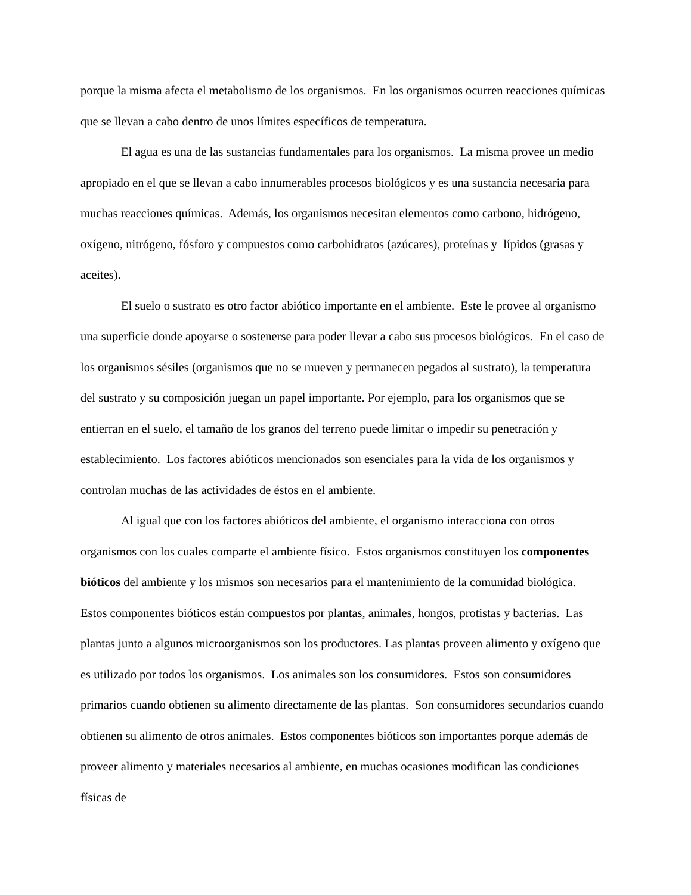porque la misma afecta el metabolismo de los organismos. En los organismos ocurren reacciones químicas que se llevan a cabo dentro de unos límites específicos de temperatura.
El agua es una de las sustancias fundamentales para los organismos. La misma provee un medio apropiado en el que se llevan a cabo innumerables procesos biológicos y es una sustancia necesaria para muchas reacciones químicas. Además, los organismos necesitan elementos como carbono, hidrógeno, oxígeno, nitrógeno, fósforo y compuestos como carbohidratos (azúcares), proteínas y lípidos (grasas y aceites).
El suelo o sustrato es otro factor abiótico importante en el ambiente. Este le provee al organismo una superficie donde apoyarse o sostenerse para poder llevar a cabo sus procesos biológicos. En el caso de los organismos sésiles (organismos que no se mueven y permanecen pegados al sustrato), la temperatura del sustrato y su composición juegan un papel importante. Por ejemplo, para los organismos que se entierran en el suelo, el tamaño de los granos del terreno puede limitar o impedir su penetración y establecimiento. Los factores abióticos mencionados son esenciales para la vida de los organismos y controlan muchas de las actividades de éstos en el ambiente.
Al igual que con los factores abióticos del ambiente, el organismo interacciona con otros organismos con los cuales comparte el ambiente físico. Estos organismos constituyen los componentes bióticos del ambiente y los mismos son necesarios para el mantenimiento de la comunidad biológica. Estos componentes bióticos están compuestos por plantas, animales, hongos, protistas y bacterias. Las plantas junto a algunos microorganismos son los productores. Las plantas proveen alimento y oxígeno que es utilizado por todos los organismos. Los animales son los consumidores. Estos son consumidores primarios cuando obtienen su alimento directamente de las plantas. Son consumidores secundarios cuando obtienen su alimento de otros animales. Estos componentes bióticos son importantes porque además de proveer alimento y materiales necesarios al ambiente, en muchas ocasiones modifican las condiciones físicas de